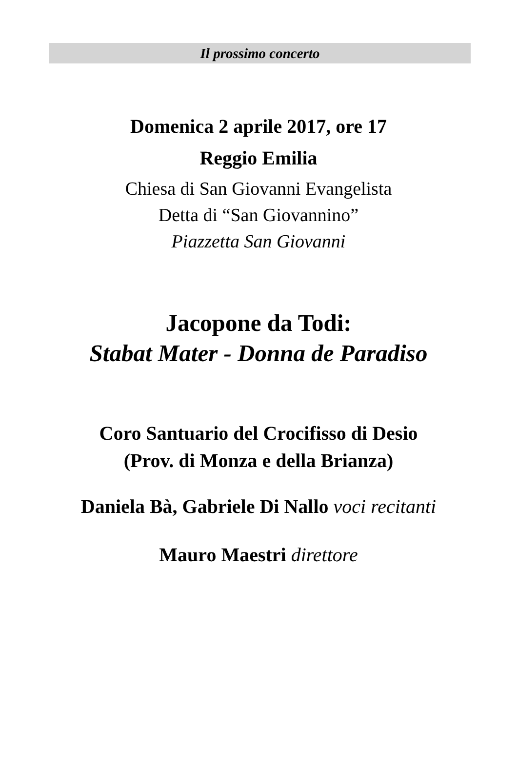Il prossimo concerto
Domenica 2 aprile 2017, ore 17
Reggio Emilia
Chiesa di San Giovanni Evangelista
Detta di “San Giovannino”
Piazzetta San Giovanni
Jacopone da Todi:
Stabat Mater - Donna de Paradiso
Coro Santuario del Crocifisso di Desio
(Prov. di Monza e della Brianza)
Daniela Bà, Gabriele Di Nallo voci recitanti
Mauro Maestri direttore